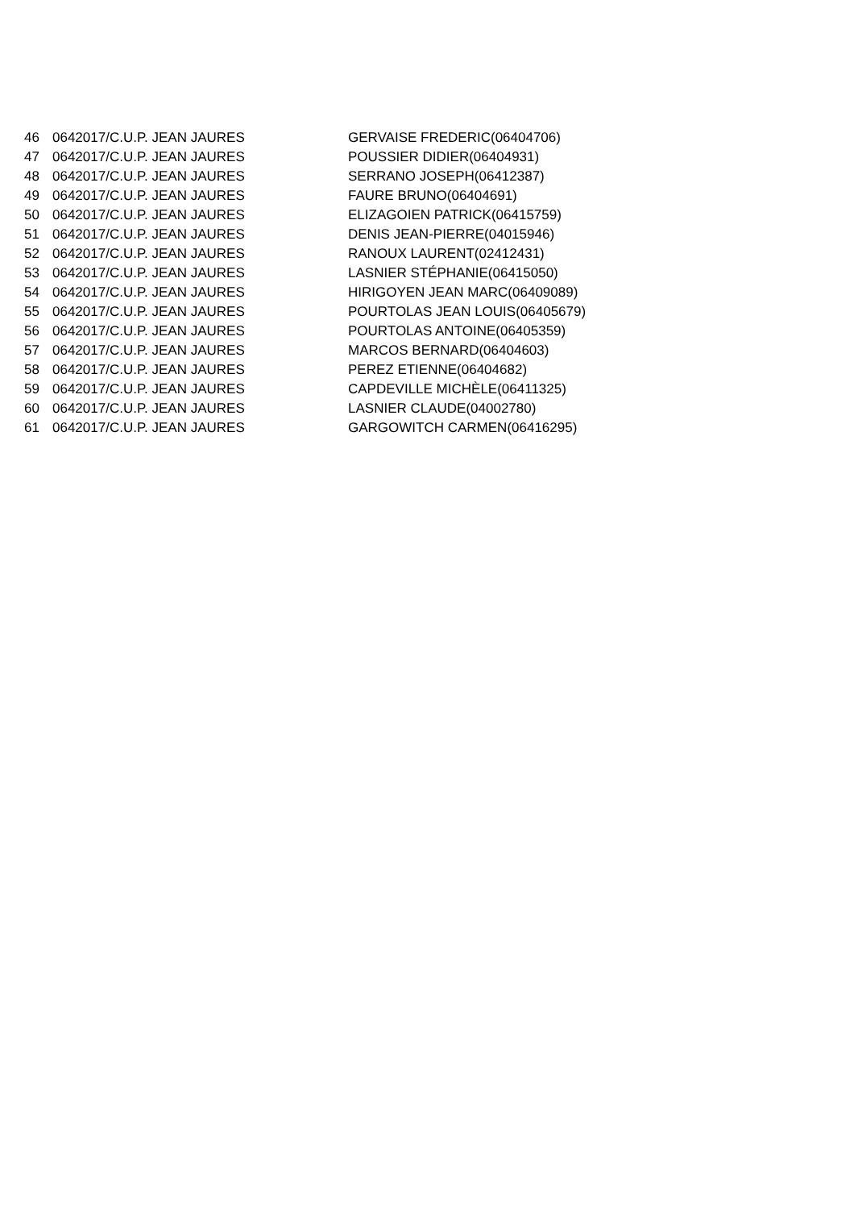| 46 | 0642017/C.U.P. JEAN JAURES | GERVAISE FREDERIC(06404706) |
| 47 | 0642017/C.U.P. JEAN JAURES | POUSSIER DIDIER(06404931) |
| 48 | 0642017/C.U.P. JEAN JAURES | SERRANO JOSEPH(06412387) |
| 49 | 0642017/C.U.P. JEAN JAURES | FAURE BRUNO(06404691) |
| 50 | 0642017/C.U.P. JEAN JAURES | ELIZAGOIEN PATRICK(06415759) |
| 51 | 0642017/C.U.P. JEAN JAURES | DENIS JEAN-PIERRE(04015946) |
| 52 | 0642017/C.U.P. JEAN JAURES | RANOUX LAURENT(02412431) |
| 53 | 0642017/C.U.P. JEAN JAURES | LASNIER STÉPHANIE(06415050) |
| 54 | 0642017/C.U.P. JEAN JAURES | HIRIGOYEN JEAN MARC(06409089) |
| 55 | 0642017/C.U.P. JEAN JAURES | POURTOLAS JEAN LOUIS(06405679) |
| 56 | 0642017/C.U.P. JEAN JAURES | POURTOLAS ANTOINE(06405359) |
| 57 | 0642017/C.U.P. JEAN JAURES | MARCOS BERNARD(06404603) |
| 58 | 0642017/C.U.P. JEAN JAURES | PEREZ ETIENNE(06404682) |
| 59 | 0642017/C.U.P. JEAN JAURES | CAPDEVILLE MICHÈLE(06411325) |
| 60 | 0642017/C.U.P. JEAN JAURES | LASNIER CLAUDE(04002780) |
| 61 | 0642017/C.U.P. JEAN JAURES | GARGOWITCH CARMEN(06416295) |